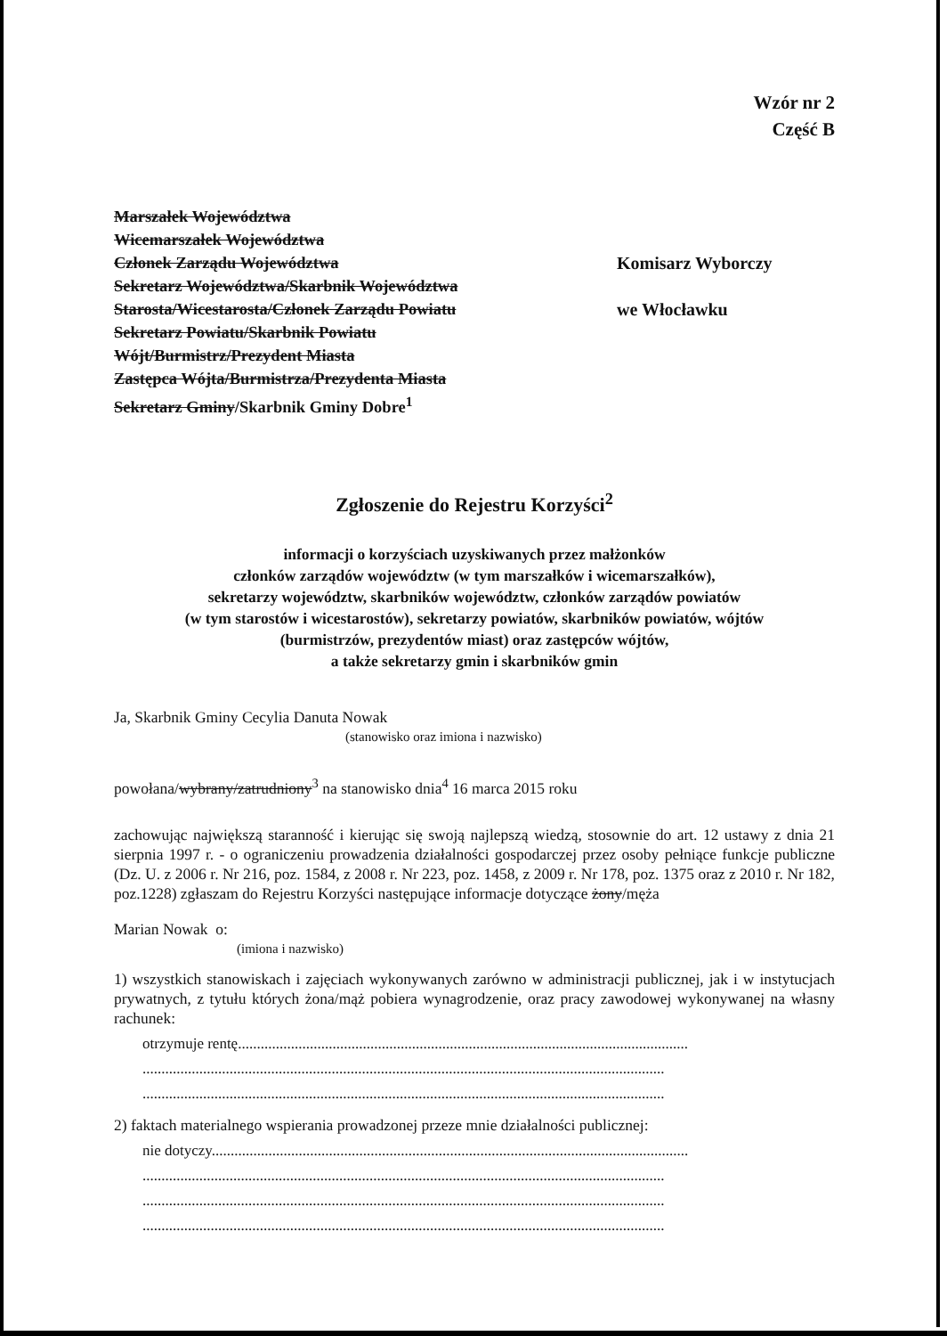Wzór nr 2
Część B
Marszałek Województwa
Wicemarszałek Województwa
Członek Zarządu Województwa
Sekretarz Województwa/Skarbnik Województwa
Starosta/Wicestarosta/Członek Zarządu Powiatu
Sekretarz Powiatu/Skarbnik Powiatu
Wójt/Burmistrz/Prezydent Miasta
Zastępca Wójta/Burmistrza/Prezydenta Miasta
Sekretarz Gminy/Skarbnik Gminy Dobre<sup>1</sup>
Komisarz Wyborczy
we Włocławku
Zgłoszenie do Rejestru Korzyści<sup>2</sup>
informacji o korzyściach uzyskiwanych przez małżonków
członków zarządów województw (w tym marszałków i wicemarszałków),
sekretarzy województw, skarbników województw, członków zarządów powiatów
(w tym starostów i wicestarostów), sekretarzy powiatów, skarbników powiatów, wójtów
(burmistrzów, prezydentów miast) oraz zastępców wójtów,
a także sekretarzy gmin i skarbników gmin
Ja, Skarbnik Gminy Cecylia Danuta Nowak
(stanowisko oraz imiona i nazwisko)
powołana/wybrany/zatrudniony<sup>3</sup> na stanowisko dnia<sup>4</sup> 16 marca 2015 roku
zachowując największą staranność i kierując się swoją najlepszą wiedzą, stosownie do art. 12 ustawy z dnia 21 sierpnia 1997 r. - o ograniczeniu prowadzenia działalności gospodarczej przez osoby pełniące funkcje publiczne (Dz. U. z 2006 r. Nr 216, poz. 1584, z 2008 r. Nr 223, poz. 1458, z 2009 r. Nr 178, poz. 1375 oraz z 2010 r. Nr 182, poz.1228) zgłaszam do Rejestru Korzyści następujące informacje dotyczące żony/męża
Marian Nowak o:
(imiona i nazwisko)
1) wszystkich stanowiskach i zajęciach wykonywanych zarówno w administracji publicznej, jak i w instytucjach prywatnych, z tytułu których żona/mąż pobiera wynagrodzenie, oraz pracy zawodowej wykonywanej na własny rachunek:
otrzymuje rentę.......................................................................................................................
..........................................................................................................................................
..........................................................................................................................................
2) faktach materialnego wspierania prowadzonej przeze mnie działalności publicznej:
nie dotyczy..............................................................................................................................
..........................................................................................................................................
..........................................................................................................................................
..........................................................................................................................................